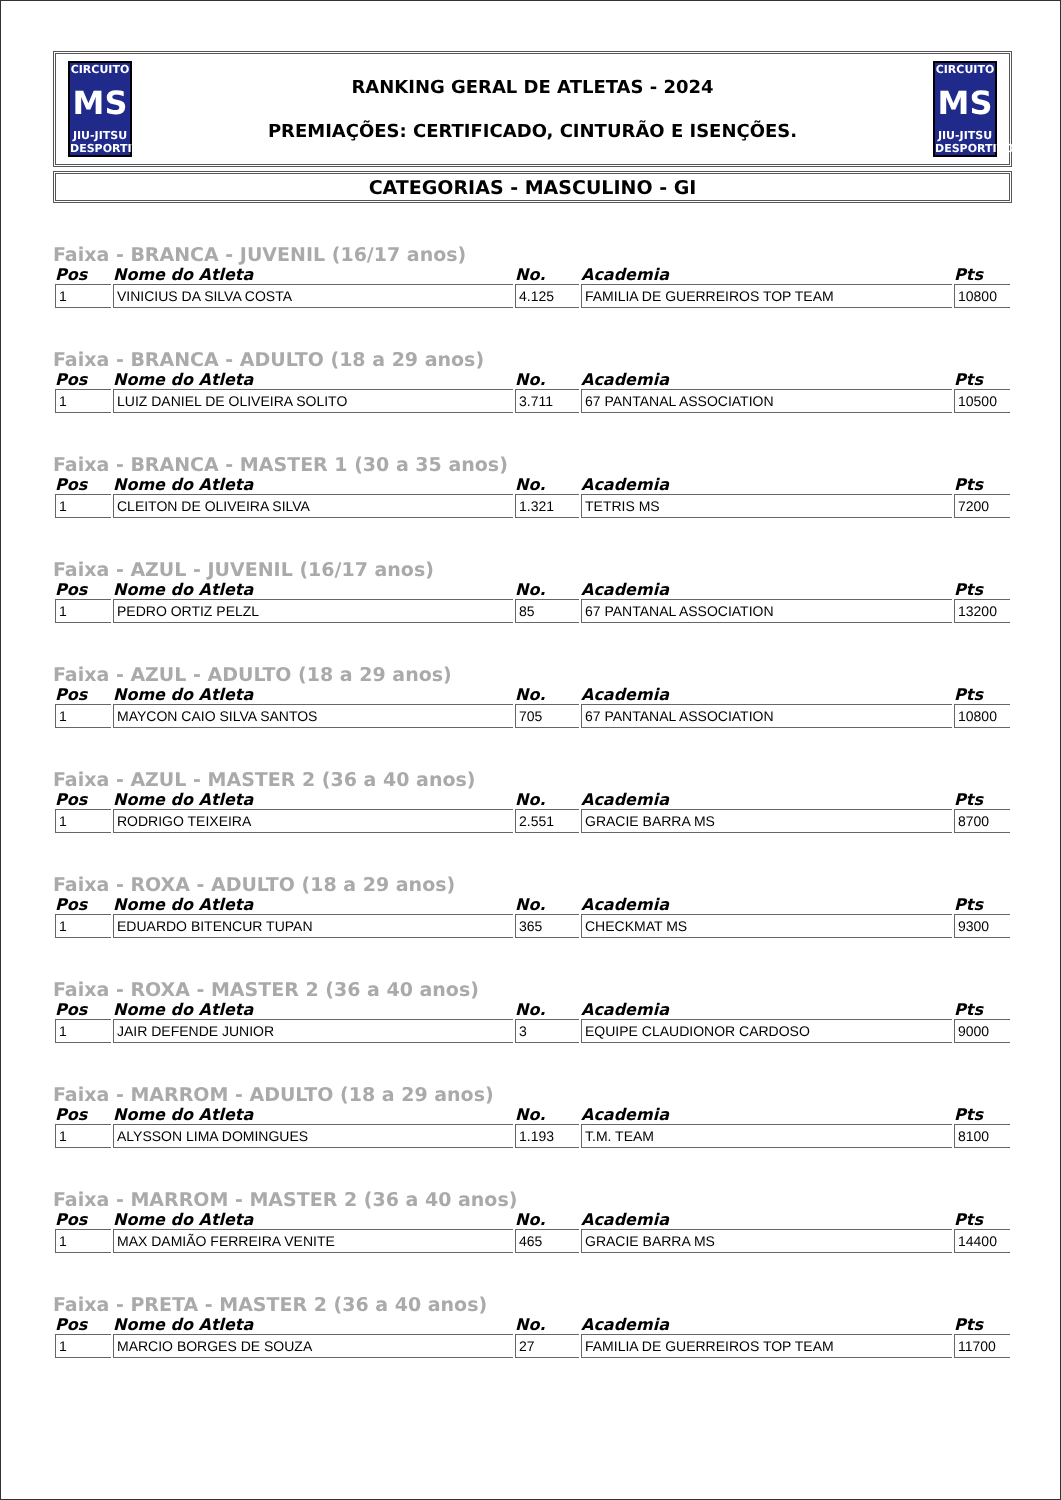CIRCUITO
MS
JIU-JITSU DESPORTIVO
RANKING GERAL DE ATLETAS - 2024
PREMIAÇÕES: CERTIFICADO, CINTURÃO E ISENÇÕES.
CIRCUITO
MS
JIU-JITSU DESPORTIVO
CATEGORIAS - MASCULINO - GI
Faixa - BRANCA - JUVENIL (16/17 anos)
| Pos | Nome do Atleta | No. | Academia | Pts |
| --- | --- | --- | --- | --- |
| 1 | VINICIUS DA SILVA COSTA | 4.125 | FAMILIA DE GUERREIROS TOP TEAM | 10800 |
Faixa - BRANCA - ADULTO (18 a 29 anos)
| Pos | Nome do Atleta | No. | Academia | Pts |
| --- | --- | --- | --- | --- |
| 1 | LUIZ DANIEL DE OLIVEIRA SOLITO | 3.711 | 67 PANTANAL ASSOCIATION | 10500 |
Faixa - BRANCA - MASTER 1 (30 a 35 anos)
| Pos | Nome do Atleta | No. | Academia | Pts |
| --- | --- | --- | --- | --- |
| 1 | CLEITON DE OLIVEIRA SILVA | 1.321 | TETRIS MS | 7200 |
Faixa - AZUL - JUVENIL (16/17 anos)
| Pos | Nome do Atleta | No. | Academia | Pts |
| --- | --- | --- | --- | --- |
| 1 | PEDRO ORTIZ PELZL | 85 | 67 PANTANAL ASSOCIATION | 13200 |
Faixa - AZUL - ADULTO (18 a 29 anos)
| Pos | Nome do Atleta | No. | Academia | Pts |
| --- | --- | --- | --- | --- |
| 1 | MAYCON CAIO SILVA SANTOS | 705 | 67 PANTANAL ASSOCIATION | 10800 |
Faixa - AZUL - MASTER 2 (36 a 40 anos)
| Pos | Nome do Atleta | No. | Academia | Pts |
| --- | --- | --- | --- | --- |
| 1 | RODRIGO TEIXEIRA | 2.551 | GRACIE BARRA MS | 8700 |
Faixa - ROXA - ADULTO (18 a 29 anos)
| Pos | Nome do Atleta | No. | Academia | Pts |
| --- | --- | --- | --- | --- |
| 1 | EDUARDO BITENCUR TUPAN | 365 | CHECKMAT MS | 9300 |
Faixa - ROXA - MASTER 2 (36 a 40 anos)
| Pos | Nome do Atleta | No. | Academia | Pts |
| --- | --- | --- | --- | --- |
| 1 | JAIR DEFENDE JUNIOR | 3 | EQUIPE CLAUDIONOR CARDOSO | 9000 |
Faixa - MARROM - ADULTO (18 a 29 anos)
| Pos | Nome do Atleta | No. | Academia | Pts |
| --- | --- | --- | --- | --- |
| 1 | ALYSSON LIMA DOMINGUES | 1.193 | T.M. TEAM | 8100 |
Faixa - MARROM - MASTER 2 (36 a 40 anos)
| Pos | Nome do Atleta | No. | Academia | Pts |
| --- | --- | --- | --- | --- |
| 1 | MAX DAMIÃO FERREIRA VENITE | 465 | GRACIE BARRA MS | 14400 |
Faixa - PRETA - MASTER 2 (36 a 40 anos)
| Pos | Nome do Atleta | No. | Academia | Pts |
| --- | --- | --- | --- | --- |
| 1 | MARCIO BORGES DE SOUZA | 27 | FAMILIA DE GUERREIROS TOP TEAM | 11700 |